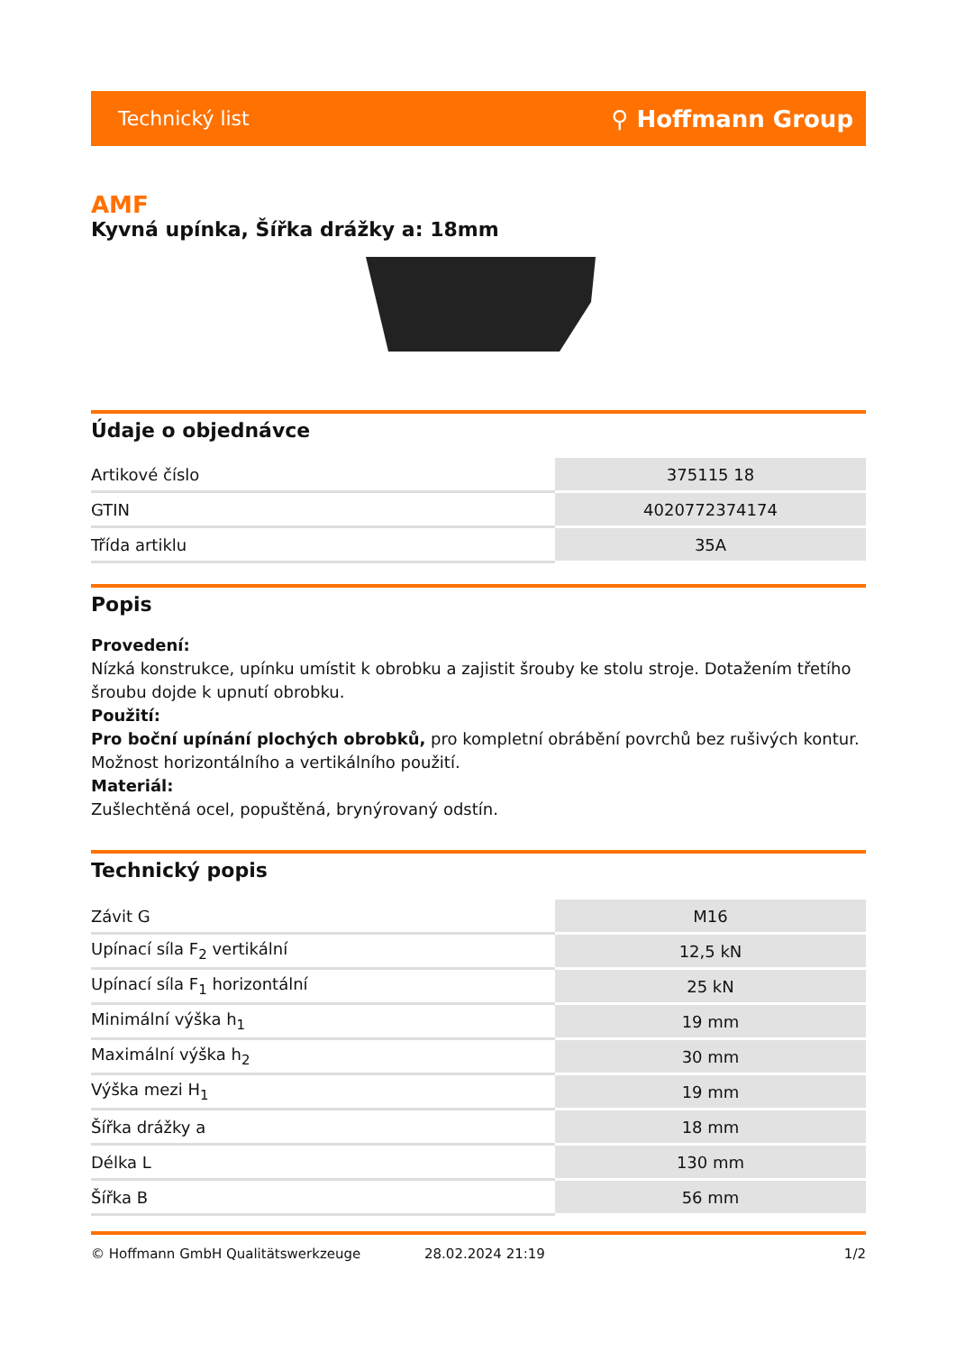Technický list ⚲ Hoffmann Group
AMF
Kyvná upínka, Šířka drážky a: 18mm
Údaje o objednávce
| Artikové číslo | 375115 18 |
| GTIN | 4020772374174 |
| Třída artiklu | 35A |
Popis
Provedení:
Nízká konstrukce, upínku umístit k obrobku a zajistit šrouby ke stolu stroje. Dotažením třetího šroubu dojde k upnutí obrobku.
Použití:
Pro boční upínání plochých obrobků, pro kompletní obrábění povrchů bez rušivých kontur. Možnost horizontálního a vertikálního použití.
Materiál:
Zušlechtěná ocel, popuštěná, brynýrovaný odstín.
Technický popis
| Závit G | M16 |
| Upínací síla F<sub>2</sub> vertikální | 12,5 kN |
| Upínací síla F<sub>1</sub> horizontální | 25 kN |
| Minimální výška h<sub>1</sub> | 19 mm |
| Maximální výška h<sub>2</sub> | 30 mm |
| Výška mezi H<sub>1</sub> | 19 mm |
| Šířka drážky a | 18 mm |
| Délka L | 130 mm |
| Šířka B | 56 mm |
© Hoffmann GmbH Qualitätswerkzeuge 28.02.2024 21:19 1/2